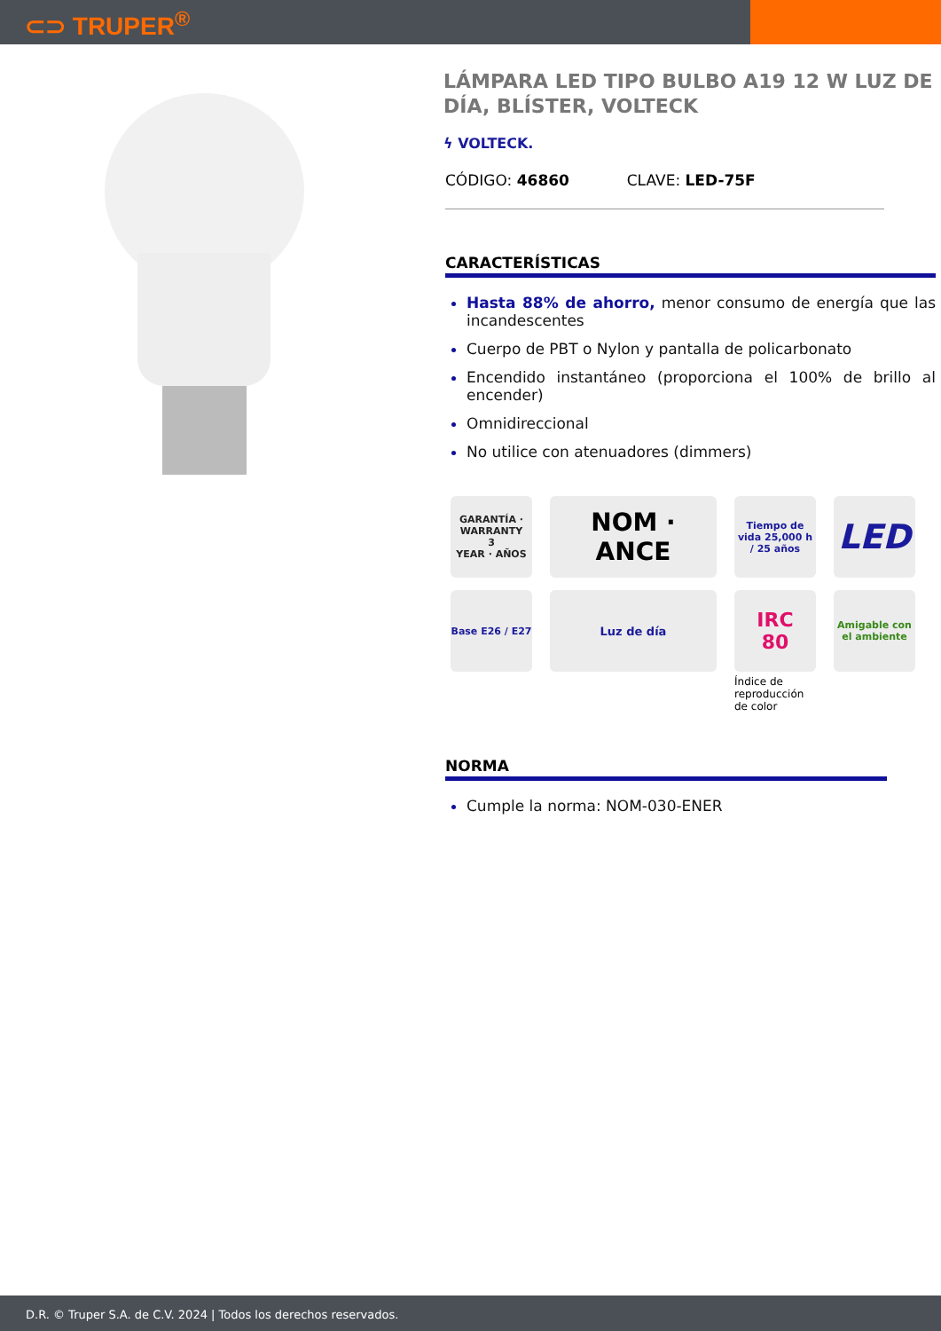⊂⊃ TRUPER<sup>®</sup>
LÁMPARA LED TIPO BULBO A19 12 W LUZ DE DÍA, BLÍSTER, VOLTECK
ϟ VOLTECK.
CÓDIGO: 46860 CLAVE: LED-75F
CARACTERÍSTICAS
Hasta 88% de ahorro, menor consumo de energía que las incandescentes
Cuerpo de PBT o Nylon y pantalla de policarbonato
Encendido instantáneo (proporciona el 100% de brillo al encender)
Omnidireccional
No utilice con atenuadores (dimmers)
GARANTÍA · WARRANTY
3
YEAR · AÑOS
NOM · ANCE
Tiempo de vida 25,000 h / 25 años
LED
Base E26 / E27
Luz de día
IRC
80
Índice de reproducción de color
Amigable con el ambiente
NORMA
Cumple la norma: NOM-030-ENER
D.R. © Truper S.A. de C.V. 2024 | Todos los derechos reservados.